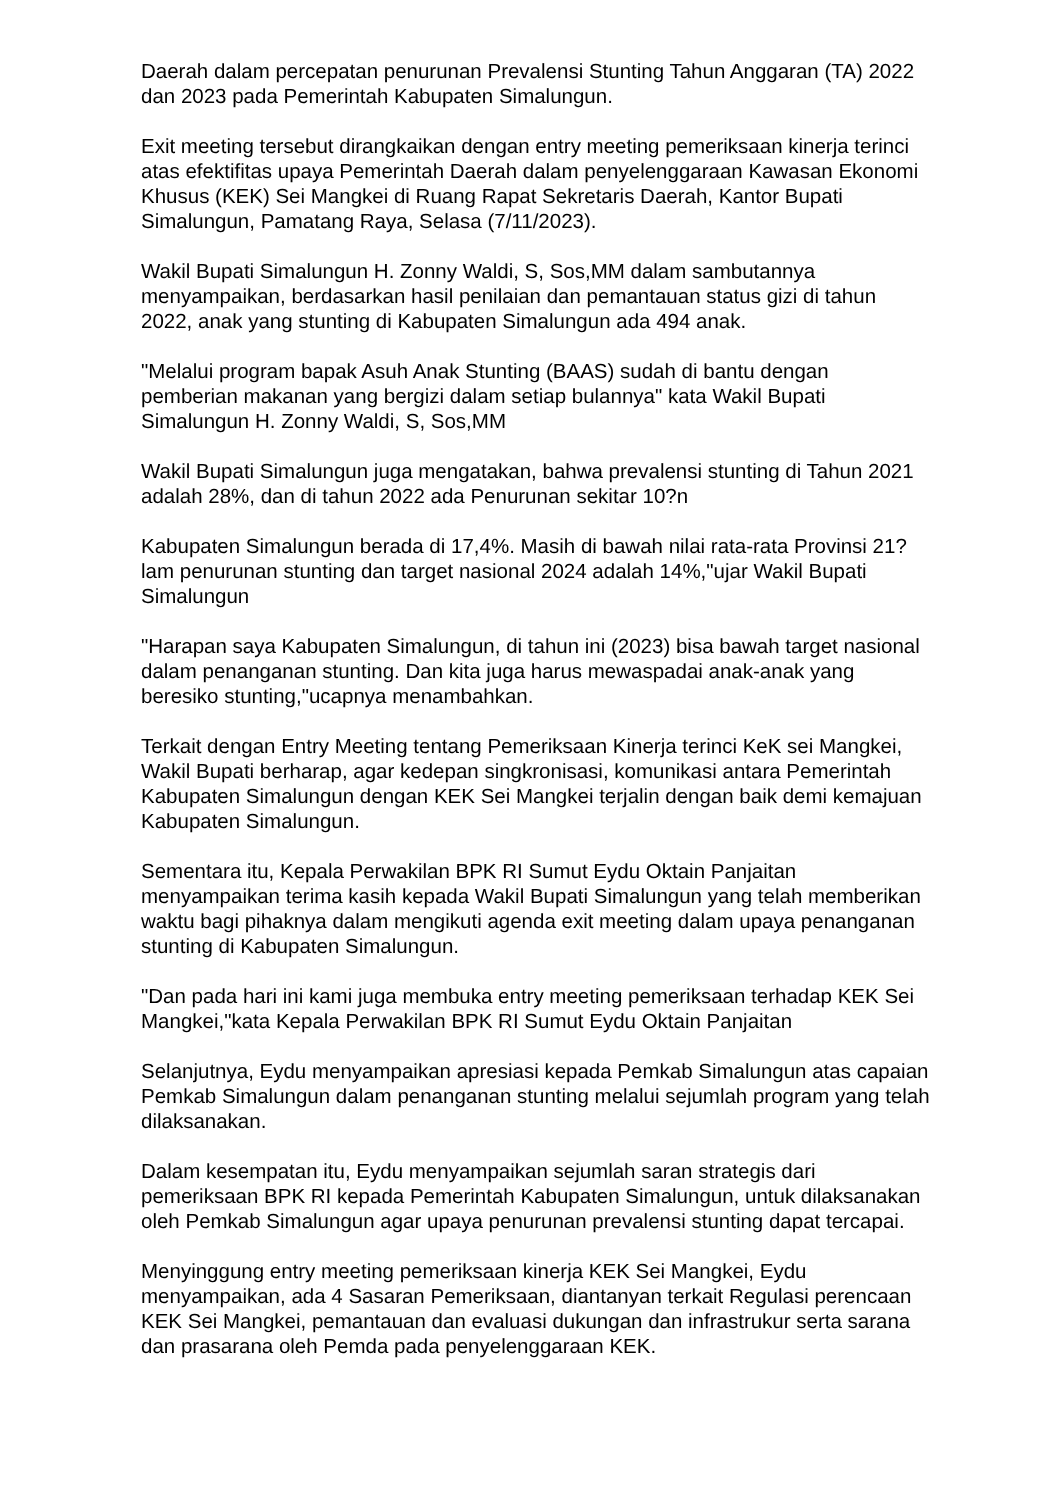Daerah dalam percepatan penurunan Prevalensi Stunting Tahun Anggaran (TA) 2022 dan 2023 pada Pemerintah Kabupaten Simalungun.
Exit meeting tersebut dirangkaikan dengan entry meeting pemeriksaan kinerja terinci atas efektifitas upaya Pemerintah Daerah dalam penyelenggaraan Kawasan Ekonomi Khusus (KEK) Sei Mangkei di Ruang Rapat Sekretaris Daerah, Kantor Bupati Simalungun, Pamatang Raya, Selasa (7/11/2023).
Wakil Bupati Simalungun H. Zonny Waldi, S, Sos,MM dalam sambutannya menyampaikan, berdasarkan hasil penilaian dan pemantauan status gizi di tahun 2022, anak yang stunting di Kabupaten Simalungun ada 494 anak.
"Melalui program bapak Asuh Anak Stunting (BAAS) sudah di bantu dengan pemberian makanan yang bergizi dalam setiap bulannya" kata Wakil Bupati Simalungun H. Zonny Waldi, S, Sos,MM
Wakil Bupati Simalungun juga mengatakan, bahwa prevalensi stunting di Tahun 2021 adalah 28%, dan di tahun 2022 ada Penurunan sekitar 10?n
Kabupaten Simalungun berada di 17,4%. Masih di bawah nilai rata-rata Provinsi 21?lam penurunan stunting dan target nasional 2024 adalah 14%,"ujar Wakil Bupati Simalungun
"Harapan saya Kabupaten Simalungun, di tahun ini (2023) bisa bawah target nasional dalam penanganan stunting. Dan kita juga harus mewaspadai anak-anak yang beresiko stunting,"ucapnya menambahkan.
Terkait dengan Entry Meeting tentang Pemeriksaan Kinerja terinci KeK sei Mangkei, Wakil Bupati berharap, agar kedepan singkronisasi, komunikasi antara Pemerintah Kabupaten Simalungun dengan KEK Sei Mangkei terjalin dengan baik demi kemajuan Kabupaten Simalungun.
Sementara itu, Kepala Perwakilan BPK RI Sumut Eydu Oktain Panjaitan menyampaikan terima kasih kepada Wakil Bupati Simalungun yang telah memberikan waktu bagi pihaknya dalam mengikuti agenda exit meeting dalam upaya penanganan stunting di Kabupaten Simalungun.
"Dan pada hari ini kami juga membuka entry meeting pemeriksaan terhadap KEK Sei Mangkei,"kata Kepala Perwakilan BPK RI Sumut Eydu Oktain Panjaitan
Selanjutnya, Eydu menyampaikan apresiasi kepada Pemkab Simalungun atas capaian Pemkab Simalungun dalam penanganan stunting melalui sejumlah program yang telah dilaksanakan.
Dalam kesempatan itu, Eydu menyampaikan sejumlah saran strategis dari pemeriksaan BPK RI kepada Pemerintah Kabupaten Simalungun, untuk dilaksanakan oleh Pemkab Simalungun agar upaya penurunan prevalensi stunting dapat tercapai.
Menyinggung entry meeting pemeriksaan kinerja KEK Sei Mangkei, Eydu menyampaikan, ada 4 Sasaran Pemeriksaan, diantanyan terkait Regulasi perencaan KEK Sei Mangkei, pemantauan dan evaluasi dukungan dan infrastrukur serta sarana dan prasarana oleh Pemda pada penyelenggaraan KEK.